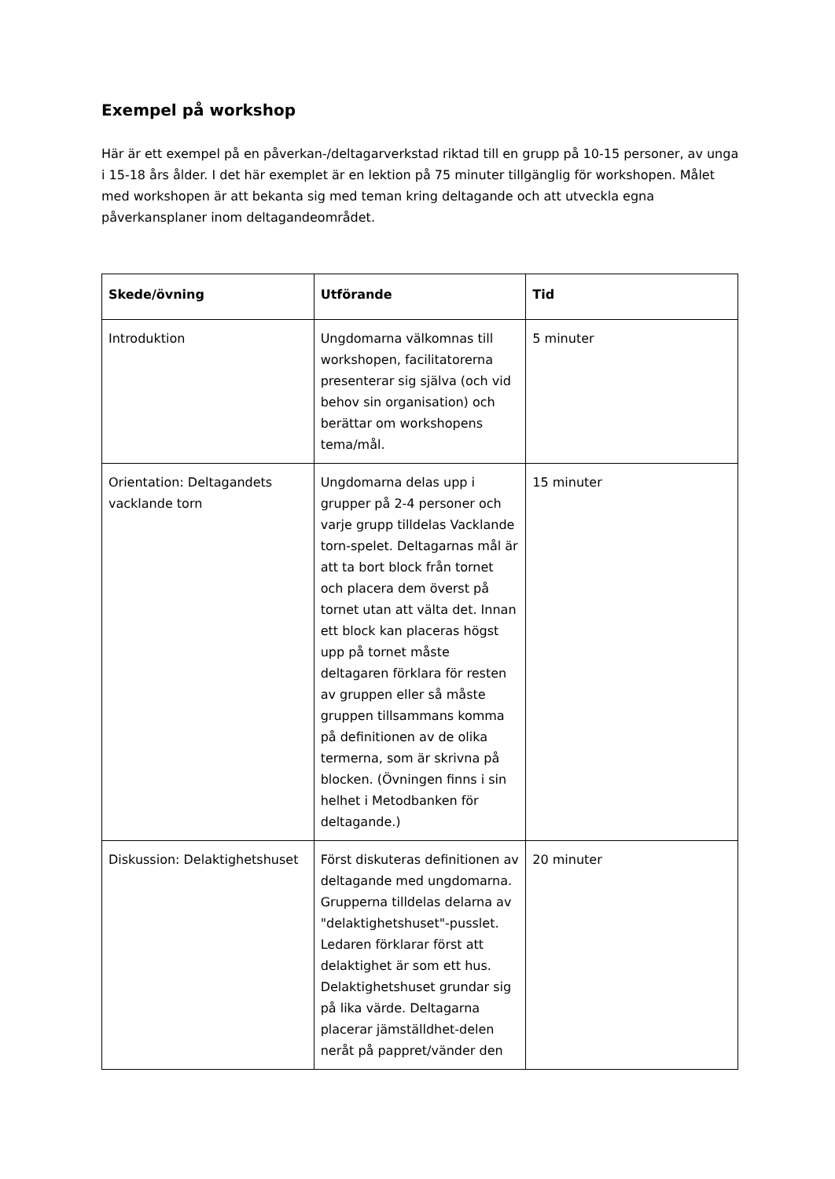Exempel på workshop
Här är ett exempel på en påverkan-/deltagarverkstad riktad till en grupp på 10-15 personer, av unga i 15-18 års ålder. I det här exemplet är en lektion på 75 minuter tillgänglig för workshopen. Målet med workshopen är att bekanta sig med teman kring deltagande och att utveckla egna påverkansplaner inom deltagandeområdet.
| Skede/övning | Utförande | Tid |
| --- | --- | --- |
| Introduktion | Ungdomarna välkomnas till workshopen, facilitatorerna presenterar sig själva (och vid behov sin organisation) och berättar om workshopens tema/mål. | 5 minuter |
| Orientation: Deltagandets vacklande torn | Ungdomarna delas upp i grupper på 2-4 personer och varje grupp tilldelas Vacklande torn-spelet. Deltagarnas mål är att ta bort block från tornet och placera dem överst på tornet utan att välta det. Innan ett block kan placeras högst upp på tornet måste deltagaren förklara för resten av gruppen eller så måste gruppen tillsammans komma på definitionen av de olika termerna, som är skrivna på blocken. (Övningen finns i sin helhet i Metodbanken för deltagande.) | 15 minuter |
| Diskussion: Delaktighetshuset | Först diskuteras definitionen av deltagande med ungdomarna. Grupperna tilldelas delarna av "delaktighetshuset"-pusslet. Ledaren förklarar först att delaktighet är som ett hus. Delaktighetshuset grundar sig på lika värde. Deltagarna placerar jämställdhet-delen neråt på pappret/vänder den | 20 minuter |